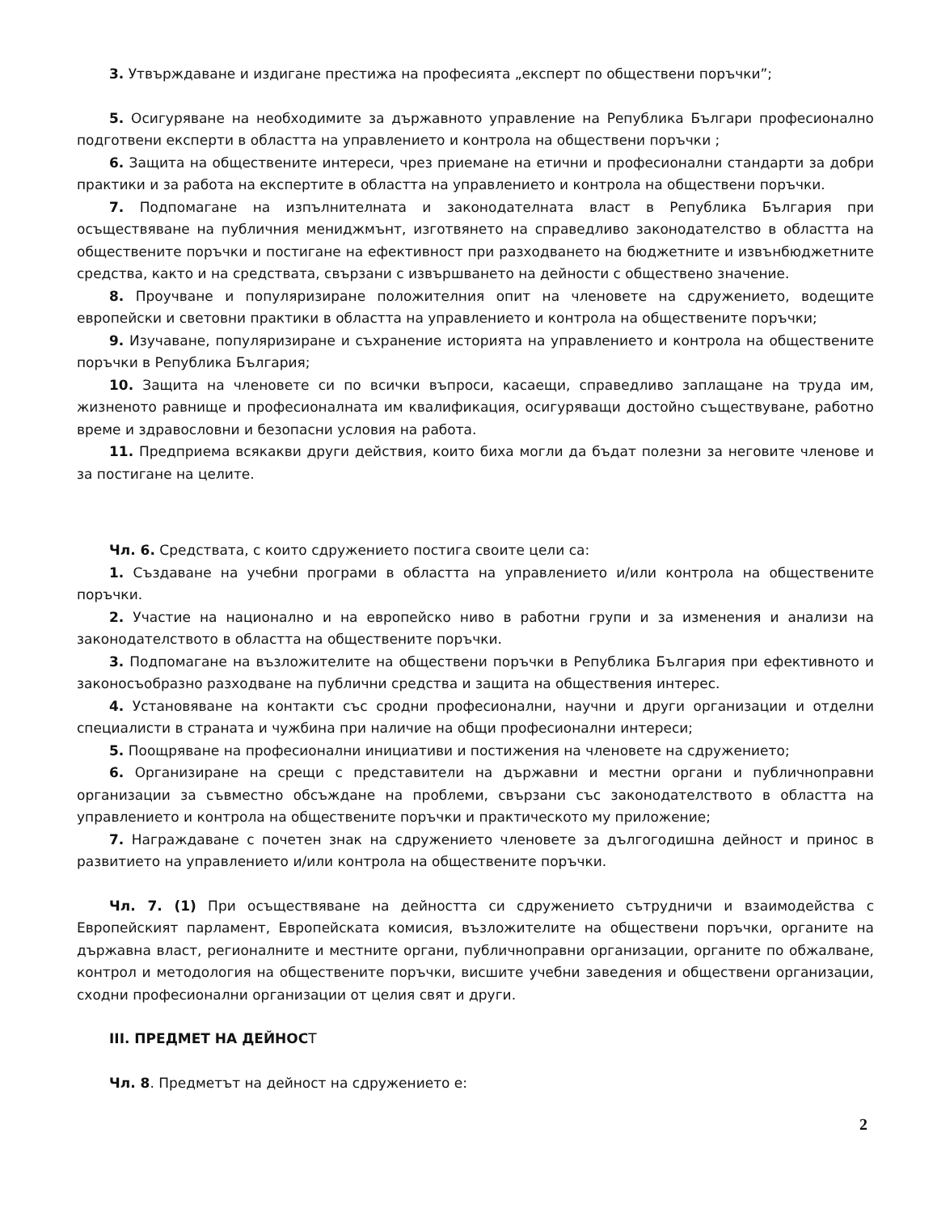3. Утвърждаване и издигане престижа на професията „експерт по обществени поръчки”;
5. Осигуряване на необходимите за държавното управление на Република Българи професионално подготвени експерти в областта на управлението и контрола на обществени поръчки ;
6. Защита на обществените интереси, чрез приемане на етични и професионални стандарти за добри практики и за работа на експертите в областта на управлението и контрола на обществени поръчки.
7. Подпомагане на изпълнителната и законодателната власт в Република България при осъществяване на публичния мениджмънт, изготвянето на справедливо законодателство в областта на обществените поръчки и постигане на ефективност при разходването на бюджетните и извънбюджетните средства, както и на средствата, свързани с извършването на дейности с обществено значение.
8. Проучване и популяризиране положителния опит на членовете на сдружението, водещите европейски и световни практики в областта на управлението и контрола на обществените поръчки;
9. Изучаване, популяризиране и съхранение историята на управлението и контрола на обществените поръчки в Република България;
10. Защита на членовете си по всички въпроси, касаещи, справедливо заплащане на труда им, жизненото равнище и професионалната им квалификация, осигуряващи достойно съществуване, работно време и здравословни и безопасни условия на работа.
11. Предприема всякакви други действия, които биха могли да бъдат полезни за неговите членове и за постигане на целите.
Чл. 6. Средствата, с които сдружението постига своите цели са:
1. Създаване на учебни програми в областта на управлението и/или контрола на обществените поръчки.
2. Участие на национално и на европейско ниво в работни групи и за изменения и анализи на законодателството в областта на обществените поръчки.
3. Подпомагане на възложителите на обществени поръчки в Република България при ефективното и законосъобразно разходване на публични средства и защита на обществения интерес.
4. Установяване на контакти със сродни професионални, научни и други организации и отделни специалисти в страната и чужбина при наличие на общи професионални интереси;
5. Поощряване на професионални инициативи и постижения на членовете на сдружението;
6. Организиране на срещи с представители на държавни и местни органи и публичноправни организации за съвместно обсъждане на проблеми, свързани със законодателството в областта на управлението и контрола на обществените поръчки и практическото му приложение;
7. Награждаване с почетен знак на сдружението членовете за дългогодишна дейност и принос в развитието на управлението и/или контрола на обществените поръчки.
Чл. 7. (1) При осъществяване на дейността си сдружението сътрудничи и взаимодейства с Европейският парламент, Европейската комисия, възложителите на обществени поръчки, органите на държавна власт, регионалните и местните органи, публичноправни организации, органите по обжалване, контрол и методология на обществените поръчки, висшите учебни заведения и обществени организации, сходни професионални организации от целия свят и други.
III. ПРЕДМЕТ НА ДЕЙНОСТ
Чл. 8. Предметът на дейност на сдружението е:
2